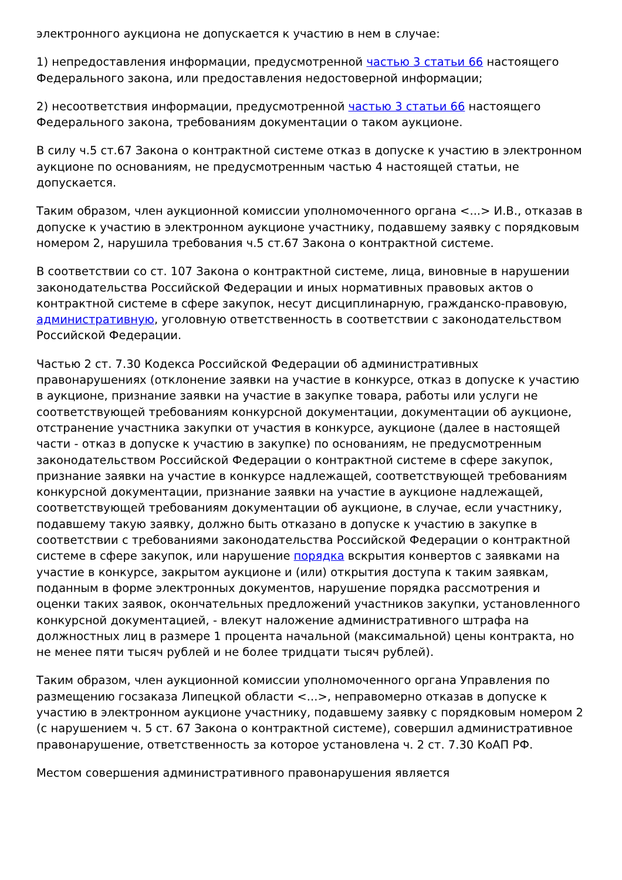электронного аукциона не допускается к участию в нем в случае:
1) непредоставления информации, предусмотренной частью 3 статьи 66 настоящего Федерального закона, или предоставления недостоверной информации;
2) несоответствия информации, предусмотренной частью 3 статьи 66 настоящего Федерального закона, требованиям документации о таком аукционе.
В силу ч.5 ст.67 Закона о контрактной системе отказ в допуске к участию в электронном аукционе по основаниям, не предусмотренным частью 4 настоящей статьи, не допускается.
Таким образом, член аукционной комиссии уполномоченного органа <...> И.В., отказав в допуске к участию в электронном аукционе участнику, подавшему заявку с порядковым номером 2, нарушила требования ч.5 ст.67 Закона о контрактной системе.
В соответствии со ст. 107 Закона о контрактной системе, лица, виновные в нарушении законодательства Российской Федерации и иных нормативных правовых актов о контрактной системе в сфере закупок, несут дисциплинарную, гражданско-правовую, административную, уголовную ответственность в соответствии с законодательством Российской Федерации.
Частью 2 ст. 7.30 Кодекса Российской Федерации об административных правонарушениях (отклонение заявки на участие в конкурсе, отказ в допуске к участию в аукционе, признание заявки на участие в закупке товара, работы или услуги не соответствующей требованиям конкурсной документации, документации об аукционе, отстранение участника закупки от участия в конкурсе, аукционе (далее в настоящей части - отказ в допуске к участию в закупке) по основаниям, не предусмотренным законодательством Российской Федерации о контрактной системе в сфере закупок, признание заявки на участие в конкурсе надлежащей, соответствующей требованиям конкурсной документации, признание заявки на участие в аукционе надлежащей, соответствующей требованиям документации об аукционе, в случае, если участнику, подавшему такую заявку, должно быть отказано в допуске к участию в закупке в соответствии с требованиями законодательства Российской Федерации о контрактной системе в сфере закупок, или нарушение порядка вскрытия конвертов с заявками на участие в конкурсе, закрытом аукционе и (или) открытия доступа к таким заявкам, поданным в форме электронных документов, нарушение порядка рассмотрения и оценки таких заявок, окончательных предложений участников закупки, установленного конкурсной документацией, - влекут наложение административного штрафа на должностных лиц в размере 1 процента начальной (максимальной) цены контракта, но не менее пяти тысяч рублей и не более тридцати тысяч рублей).
Таким образом, член аукционной комиссии уполномоченного органа Управления по размещению госзаказа Липецкой области <...>, неправомерно отказав в допуске к участию в электронном аукционе участнику, подавшему заявку с порядковым номером 2 (с нарушением ч. 5 ст. 67 Закона о контрактной системе), совершил административное правонарушение, ответственность за которое установлена ч. 2 ст. 7.30 КоАП РФ.
Местом совершения административного правонарушения является